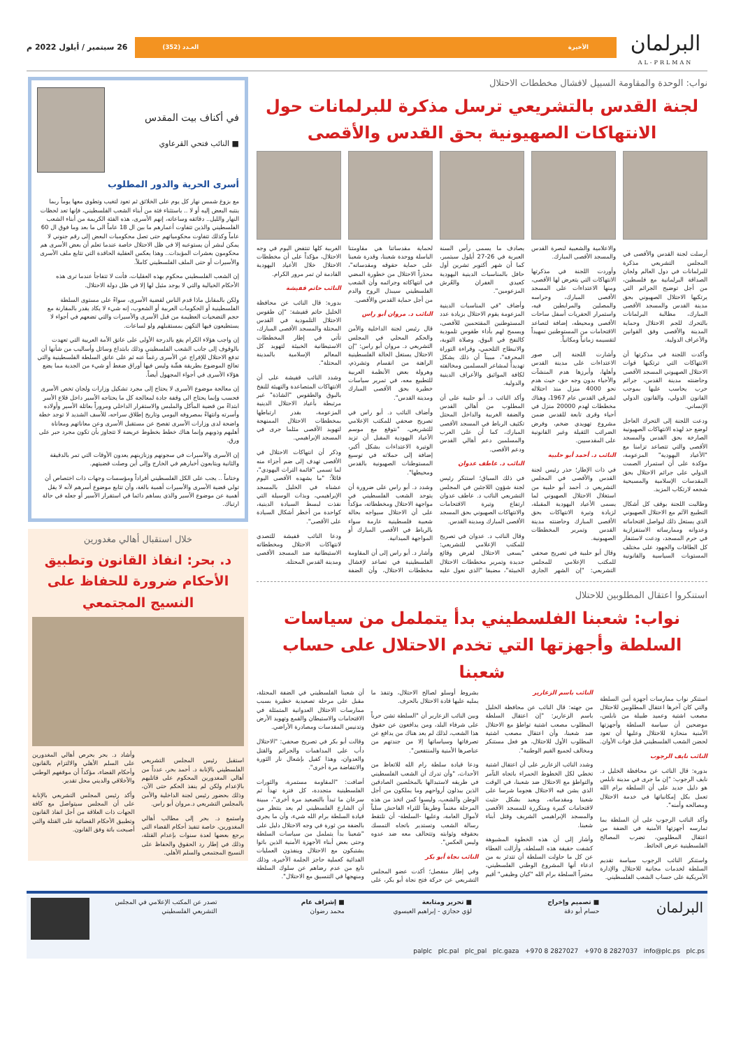البرلمان
AL-PRLMAN
الأخيرة العـدد (352)
26 سبتمبر / أيلول 2022 م
نواب: الوحدة والمقاومة السبيل لافشال مخططات الاحتلال
لجنة القدس بالتشريعي ترسل مذكرة للبرلمانات حول الانتهاكات الصهيونية بحق القدس والأقصى
أرسلت لجنة القدس والأقصى في المجلس التشريعي مذكرة للبرلمانات في دول العالم ولجان الصداقة البرلمانية مع فلسطين، من أجل توضيح الجرائم التي يرتكبها الاحتلال الصهيوني بحق مدينة القدس والمسجد الأقصى المبارك، مطالبة البرلمانات بالتحرك للجم الاحتلال وحماية المدينة والأقصى وفق القوانين والأعراف الدولية.
وأكدت اللجنة في مذكرتها أن الانتهاكات التي ترتكبها قوات الاحتلال الصهيوني المسجد الأقصى وحاضنته مدينة القدس، جرائم حرب يحاسب عليها بموجب القانون الدولي، والقانون الدولي الإنساني.
ودعت اللجنة إلى التحرك العاجل لوضع حد لهذه الانتهاكات الصهيونية الصارخة بحق القدس والمسجد الأقصى والتي تتصاعد تزامنا مع "الأعياد اليهودية" المزعومة، مؤكدة على أن استمرار الصمت الدولي على جرائم الاحتلال بحق المقدسات الإسلامية والمسيحية شجعه لارتكاب المزيد.
وطالبت اللجنة بوقف كل أشكال التطبيع الآثم مع الاحتلال الصهيوني الذي يستغل ذلك ليواصل اقتحاماته وعدوانه وممارساته الاستفزازية في حرم المسجد، ودعت لاستنفار كل الطاقات والجهود على مختلف المستويات السياسية والقانونية والاعلامية والشعبية لنصرة القدس والمسجد الأقصى المبارك.
وأوردت اللجنة في مذكرتها الانتهاكات التي يتعرض لها الأقصى، ومنها الاعتداءات على المسجد الأقصى المبارك، وحراسه والمصلين والمرابطين فيه، واستمرار الحفريات أسفل ساحات الأقصى ومحيطه، إضافة لتصاعد الاقتحامات من المستوطنين تمهيداً لتقسيمه زمانياً ومكانياً.
وأشارت اللجنة إلى صور الاعتداءات على مدينة القدس وأهلها، وأبرزها هدم المنشآت والأحياء بدون وجه حق، حيث هدم نحو 4000 منزل منذ احتلاله لشرقي القدس عام 1967، وهناك مخططات لهدم 20000 منزل في أحياء وقرى تابعة للقدس ضمن مشروع تهويدي ضخم، وفرض الضرائب الثقيلة وغير القانونية على المقدسيين.
النائب د. أحمد أبو حلبية
في ذات الإطار؛ حذر رئيس لجنة القدس والأقصى في المجلس التشريعي د. أحمد أبو حلبية من استغلال الاحتلال الصهيوني لما يسمى الأعياد اليهودية المقبلة، لزيادة وتيرة الانتهاكات بحق الأقصى المبارك وحاضنته مدينة القدس وتمرير المخططات الصهيونية.
وقال أبو حلبية في تصريح صحفي للمكتب الإعلامي للمجلس التشريعي: "إن الشهر الجاري يصادف ما يسمى رأس السنة العبرية في 26-27 أيلول سبتمبر، كما أن شهر أكتوبر تشرين أول حافل بالمناسبات الدينية اليهودية كعيدي الغفران والعُرش المزعومين".
وأضاف "في المناسبات الدينية المزعومة يقوم الاحتلال بزيادة عدد المستوطنين المقتحمين للأقصى، ويسمح لهم بأداء طقوس تلمودية كالنفخ في البوق، وصلاة التوبة، والانبطاح التلحمي، وقراءة التوراة المحرفة"، مبيناً أن ذلك يشكل تهديداً لمشاعر المسلمين ومخالفته لكافة المواثيق والأعراف الدينية والدولية.
وأكد النائب د. أبو حلبية على أن المطلوب من أهالي القدس والضفة الغربية والداخل المحتل تكثيف الرباط في المسجد الأقصى المبارك، كما أن على العرب والمسلمين دعم أهالي القدس ودعم الأقصى.
النائب د. عاطف عدوان
في ذلك السياق؛ استنكر رئيس لجنة شؤون اللاجئين في المجلس التشريعي النائب د. عاطف عدوان ارتفاع وتيرة الاقتحامات والانتهاكات الصهيوني بحق المسجد الأقصى المبارك ومدينة القدس.
وقال النائب د. عدوان في تصريح للمكتب الإعلامي للتشريعي: "يسعى الاحتلال لفرض وقائع جديدة وتمرير مخططات الاحتلال الخبيثة"، مضيفا "الذي نعول عليه لحماية مقدساتنا هي مقاومتنا الباسلة ووحدة شعبنا، وقدرة شعبنا على حماية حقوقه ومقدساته"، محذراً الاحتلال من خطورة المضي في انتهاكاته وجرائمه وأن الشعب الفلسطيني سيبذل الروح والدم من أجل حماية القدس والأقصى.
النائب د. مروان أبو راس
قال رئيس لجنة الداخلية والأمن والحكم المحلي في المجلس التشريعي د. مروان أبو راس: "إن الاحتلال يستغل الحالة الفلسطينية الراهنة من انقسام وتشرذم، وهرولة بعض الأنظمة العربية للتطبيع معه، في تمرير سياسات خطيرة بحق الأقصى المبارك ومدينة القدس".
وأضاف النائب د. أبو راس في تصريح صحفي للمكتب الإعلامي للتشريعي، "نتوقع مع موسم الأعياد اليهودية المقبل أن تزيد الوتيرة الاعتداءات بشكل أكبر، إضافة إلى حملاته في توسيع المستوطنات الصهيونية بالقدس ومحيطها".
وشدد د. أبو راس على ضرورة أن يتوحد الشعب الفلسطيني في مواجهة الاحتلال ومخططاته، مؤكداً على أن الاحتلال سيواجه بحالة شعبية فلسطينية عارمة سواء بالرباط في الأقصى المبارك أو المواجهة الميدانية.
وأشار د. أبو راس إلى أن المقاومة الفلسطينية في تصاعد لإفشال مخططات الاحتلال، وأن الضفة الغربية كلها تنتفض اليوم في وجه الاحتلال، مؤكداً على أن مخططات الاحتلال خلال الأعياد اليهودية القادمة لن تمر مرور الكرام.
النائب حاتم قفيشة
بدوره: قال النائب عن محافظة الخليل حاتم قفيشة: "إن طقوس الاحتلال التلمودية في القدس المحتلة والمسجد الأقصى المبارك، تأتي في إطار المخططات الاستيطانية الخبيثة لتهويد كل المعالم الإسلامية بالمدينة المحتلة".
وشدد النائب قفيشة على أن الانتهاكات المتصاعدة والتهيئة للنفخ بالبوق والطقوس "الشاذة" غير مرتبطة بأعياد الاحتلال الدينية المزعومة، بقدر ارتباطها بمخططات الاحتلال الممنهجة لتهويد الأقصى مثلما جرى في المسجد الإبراهيمي.
وذكر أن انتهاكات الاحتلال في الأقصى تهدف إلى ضم أجزاء منه لما تسمى "قائمة التراث اليهودي"، قائلاً: "ما يشهده الأقصى اليوم عشناه في الخليل بالمسجد الإبراهيمي، وبذات الوسيلة التي نفذت لبسط السيادة الدينية، كواحدة من أخطر أشكال السيادة على الأقصى".
ودعا النائب قفيشة للتصدي لانتهاكات الاحتلال ومخططاته الاستيطانية ضد المسجد الأقصى ومدينة القدس المحتلة.
استنكروا اعتقال المطلوبين للاحتلال
نواب: شعبنا الفلسطيني بدأ يتململ من سياسات السلطة وأجهزتها التي تخدم الاحتلال على حساب شعبنا
استنكر نواب ممارسات أجهزة أمن السلطة والتي كان آخرها اعتقال المطلوبين للاحتلال مصعب اشتية وعميد طبيلة من نابلس، موضحين أن سياسة السلطة وأجهزتها الأمنية منحازة للاحتلال وعليها أن تعود لحضن الشعب الفلسطيني قبل فوات الأوان.
النائب نايف الرجوب
بدوره: قال النائب عن محافظة الخليل د. نايف الرجوب: "إن ما جرى في مدينة نابلس هو دليل جديد على أن السلطة برام الله تعمل بكل إمكانياتها في خدمة الاحتلال ومصالحه وأمنه".
وأكد النائب الرجوب على أن السلطة بما تمارسه أجهزتها الأمنية في الضفة من اعتقال المطلوبين، تضرب المصالح الفلسطينية عرض الحائط.
واستنكر النائب الرجوب سياسة تقديم السلطة لخدمات مجانية للاحتلال والإدارة الأمريكية على حساب الشعب الفلسطيني.
النائب باسم الزعارير
من جهته: قال النائب عن محافظة الخليل باسم الزعارير: "إن اعتقال السلطة المطلوب مصعب اشتية تواطؤ مع الاحتلال ضد شعبنا، وأن اعتقال مصعب اشتية المطلوب الأول للاحتلال، هو فعل مستنكر ومخالف لجميع القيم الوطنية".
وشدد النائب الزعارير على أن اعتقال اشتية تخطي لكل الخطوط الحمراء باتجاه التآمر والتواطؤ مع الاحتلال ضد شعبنا، في الوقت الذي يشن فيه الاحتلال هجوما شرسا على شعبنا ومقدساته، ويعبد بشكل حثيث لاقتحامات كبيرة ومتكررة للمسجد الأقصى والمسجد الإبراهيمي الشريف وقتل أبناء شعبنا.
وأشار إلى أن هذه الخطوة المشبوهة كشفت حقيقة هذه السلطة، وأزالت الغطاء عن كل ما حاولت السلطة أن تتدثر به من ادعاء أنها المشروع الوطني الفلسطيني، معتبراً السلطة برام الله "كيان وظيفي" أقيم بشروط أوسلو لصالح الاحتلال، وتنفذ ما يمليه عليها قادة الاحتلال بالحرف.
وبين النائب الزعارير أن "السلطة تشن حرباً على شرفاء البلد، ومن يدافعون عن حقوق هذا الشعب، لذلك لم يعد هناك من يدافع عن تصرفاتها وسياساتها إلا من جندتهم من عناصرها الأمنية والمنتفعين".
ودعا قيادة سلطة رام الله للاتعاظ من الأحداث، "وأن تدرك أن الشعب الفلسطيني في طريقه لاستبدالها بالمخلصين الصادقين الذين يبذلون أرواحهم وما يملكون من أجل الوطن والشعب، وليسوا كمن اتخذ من هذه المرحلة مغنماً وطريقاً للثراء الفاحش سلباً لأموال العامة، وعليها -السلطة- أن تلتقط رسالة الشعب وتستدير باتجاه التمسك بحقوقه وثوابته وتتحالف معه ضد عدوه وليس العكس".
النائب نجاة أبو بكر
وفي إطار منفصل؛ أكدت عضو المجلس التشريعي عن حركة فتح نجاة أبو بكر، على أن شعبنا الفلسطيني في الضفة المحتلة، مقبل على مرحلة تصعيدية خطيرة بسبب ممارسات الاحتلال العدوانية المتمثلة في الاقتحامات والاستيطان والقمع وتهويد الأرض وتدنيس المقدسات ومصادرة الأراضي.
وقالت أبو بكر في تصريح صحفي: "الاحتلال دأب على المداهمات والجرائم والقتل والعدوان، وهذا كفيل بإشعال نار الثورة والانتفاضة مرة أخرى".
أضافت: "المقاومة مستمرة، والثورات الفلسطينية متجددة، كل فترة تهدأ ثم سرعان ما تبدأ بالتصعيد مرة أخرى"، مبينة أن الشارع الفلسطيني لم يعد ينتظر من قيادة السلطة برام الله شيء، وأن ما يجري بالضفة من ثورة في وجه الاحتلال دليل على "شعبنا بدأ يتململ من سياسات السلطة وحتى بعض أبناء الأجهزة الأمنية الذين باتوا يشتبكون مع الاحتلال وينفذون العمليات الفدائية كعملية حاجز الجلمة الأخيرة، وذلك نابع من عدم رضاهم عن سلوك السلطة ومنهجها في التنسيق مع الاحتلال".
في أكناف بيت المقدس
■ النائب فتحي القرعاوي
أسرى الحرية والدور المطلوب
مع بزوغ شمس نهار كل يوم على الخلائق ثم تعود لتغيب وتطوي معها يوماً ربما ينتبه البعض إليه أو لا .. باستثناء فئة من أبناء الشعب الفلسطيني، فإنها تعد لحظات النهار والليل.. دقائقه وساعاته، إنهم الأسرى، هذه الفئة الكريمة من أبناء الشعب الفلسطيني والذين تتفاوت أعمارهم ما بين ال 18 عاماً الى ما بعد وما فوق ال 60 عاماً وكذلك تتفاوت محكومياتهم حتى تصل محكوميات البعض إلى رقم جنوني لا يمكن لبشر أن يستوعبه إلا في ظل الاحتلال خاصة عندما تعلم أن بعض الأسرى هم محكومون بعشرات المؤبدات.. وهذا يعكس العقلية الحاقدة التي تتابع ملف الأسرى والأسيرات أو حتى الملف الفلسطيني كاملاً.
إن الشعب الفلسطيني محكوم بهذه العقليات، فأنت لا تتفاجأ عندما ترى هذه الأحكام الخيالية والتي لا يوجد مثيل لها إلا في ظل دولة الاحتلال.
ولكن بالمقابل ماذا قدم الناس لقضية الأسرى، سواءً على مستوى السلطة الفلسطينية أو الحكومات العربية أو الشعوب، إنه شيء لا يكاد يقدر بالمقارنة مع حجم التضحيات العظيمة من قبل الأسرى والأسيرات والتي تضعهم في أجواء لا يستطيعون فيها التكهن بمستقبلهم ولو لساعات.
إن واجب هؤلاء الكرام يقع بالدرجة الأولى على عاتق الأمة العربية التي تعهدت بالوقوف إلى جانب الشعب الفلسطيني وذلك بابتداع وسائل وأساليب من شأنها أن تدفع الاحتلال للإفراج عن الأسرى رغماً عنه ثم على عاتق السلطة الفلسطينية والتي تعالج الموضوع بطريقة هشّة وليس فيها أوراق ضغط أو شيء من الجدية مما يضع هؤلاء الأسرى في أجواء المجهول أيضاً.
إن معالجة موضوع الأسرى لا يحتاج إلى مجرد تشكيل وزارات ولجان تخص الأسرى فحسب وإنما يحتاج الى وقفة جادة لمعالجة كل ما يحتاجه الأسير داخل قلاع الأسر ابتداءً من قضية المأكل والملبس والاستقرار الداخلي ومروراً بعائلة الأسير وأولاده وأسرته وانتهاءً بمصروفه اليومي وتاريخ إطلاق سراحه، للأسف الشديد لا توجد خطة واضحة لدى وزارات الأسرى تفصح عن مستقبل الأسرى وعن معاناتهم ومعاناة أهليهم وذويهم وإنما هناك خطط بخطوط عريضة لا تتجاوز بأن تكون مجرد حبر على ورق.
إن الأسرى والأسيرات في سجونهم وزنازينهم يعدون الأوقات التي تمر بالدقيقة والثانية ويتابعون أخبارهم في الخارج وإلى أين وصلت قضيتهم.
وختاماً .. يجب على الكل الفلسطيني أفراداً ومؤسسات وجهات ذات اختصاص أن تولي قضية الأسرى والأسيرات أهمية بالغة، وأن تتابع موضوع أسرهم لأنه لا يقل أهمية عن موضوع الأسير والذي يساهم دائما في استقرار الأسير أو جعله في حالة ارتباك.
خلال استقبال أهالي مغدورين
د. بحر: انفاذ القانون وتطبيق الأحكام ضرورة للحفاظ على النسيج المجتمعي
استقبل رئيس المجلس التشريعي الفلسطيني بالإنابة د. أحمد بحر، عدداً من أهالي المغدورين المحكوم على قاتليهم بالإعدام ولكن لم ينفذ الحكم حتى الآن، وذلك بحضور رئيس لجنة الداخلية والأمن بالمجلس التشريعي د.مروان أبو راس.
واستمع د. بحر إلى مطالب أهالي المغدورين، خاصة تنفيذ أحكام القضاء التي يرجع بعضها لعدة سنوات بإعدام القتلة، وذلك في إطار رد الحقوق والحفاظ على النسيج المجتمعي والسلم الأهلي.
وأشاد د. بحر بحرص أهالي المغدورين على السلم الأهلي والالتزام بالقانون وأحكام القضاء، مؤكداً أن موقفهم الوطني والأخلاقي والديني محل تقدير.
وأكد رئيس المجلس التشريعي بالإنابة على أن المجلس سيتواصل مع كافة الجهات ذات العلاقة من أجل انفاذ القانون وتطبيق الأحكام القضائية على القتلة والتي أصبحت باتة وفق القانون.
البرلمان
■ تصميم وإخراج
حسام أبو دقة
■ تحرير ومتابعة
لؤي حجازي - إبراهيم العيسوي
■ إشراف عام
محمد رضوان
تصدر عن المكتب الإعلامي في المجلس التشريعي الفلسطيني
palplc plc.pal plc_pal plc.gaza +970 8 2827027 +970 8 2827037 info@plc.ps plc.ps